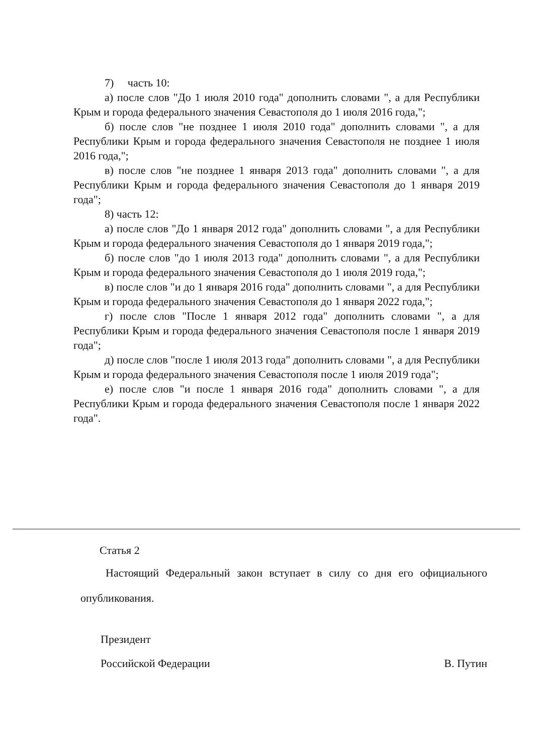7) часть 10:
а) после слов "До 1 июля 2010 года" дополнить словами ", а для Республики Крым и города федерального значения Севастополя до 1 июля 2016 года,";
б) после слов "не позднее 1 июля 2010 года" дополнить словами ", а для Республики Крым и города федерального значения Севастополя не позднее 1 июля 2016 года,";
в) после слов "не позднее 1 января 2013 года" дополнить словами ", а для Республики Крым и города федерального значения Севастополя до 1 января 2019 года";
8) часть 12:
а) после слов "До 1 января 2012 года" дополнить словами ", а для Республики Крым и города федерального значения Севастополя до 1 января 2019 года,";
б) после слов "до 1 июля 2013 года" дополнить словами ", а для Республики Крым и города федерального значения Севастополя до 1 июля 2019 года,";
в) после слов "и до 1 января 2016 года" дополнить словами ", а для Республики Крым и города федерального значения Севастополя до 1 января 2022 года,";
г) после слов "После 1 января 2012 года" дополнить словами ", а для Республики Крым и города федерального значения Севастополя после 1 января 2019 года";
д) после слов "после 1 июля 2013 года" дополнить словами ", а для Республики Крым и города федерального значения Севастополя после 1 июля 2019 года";
е) после слов "и после 1 января 2016 года" дополнить словами ", а для Республики Крым и города федерального значения Севастополя после 1 января 2022 года".
Статья 2
Настоящий Федеральный закон вступает в силу со дня его официального опубликования.
Президент
Российской Федерации В. Путин